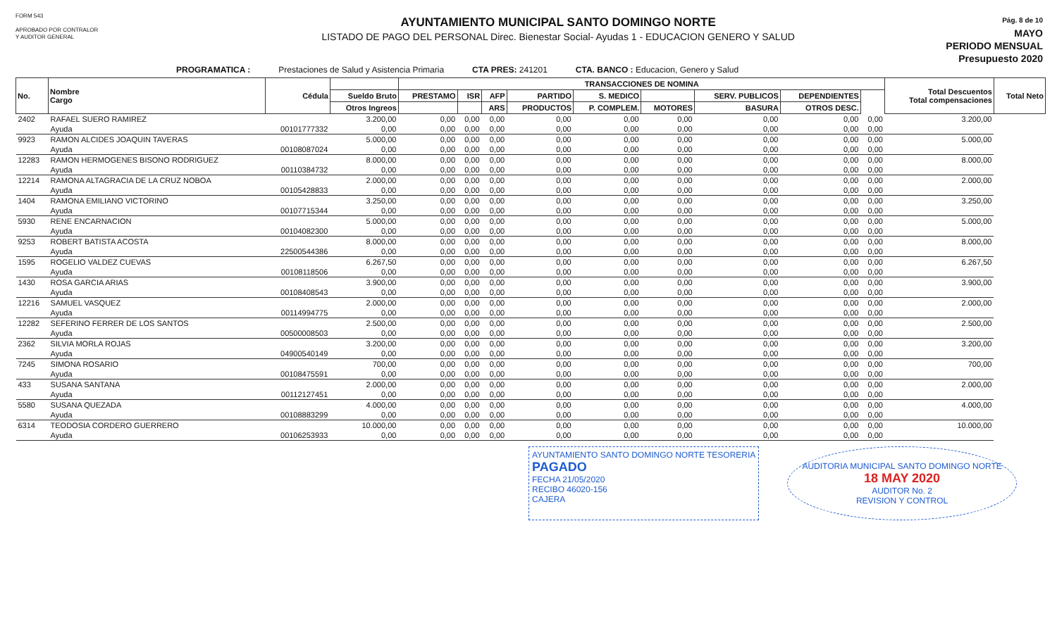FORM 543
APROBADO POR CONTRALOR
Y AUDITOR GENERAL
AYUNTAMIENTO MUNICIPAL SANTO DOMINGO NORTE
LISTADO DE PAGO DEL PERSONAL Direc. Bienestar Social- Ayudas 1 - EDUCACION GENERO Y SALUD
Pág. 8 de 10
MAYO
PERIODO MENSUAL
Presupuesto 2020
PROGRAMATICA : Prestaciones de Salud y Asistencia Primaria CTA PRES: 241201 CTA. BANCO : Educacion, Genero y Salud
| No. | Nombre Cargo | Cédula | | TRANSACCIONES DE NOMINA | | | | | | | | | Total Descuentos Total compensaciones | Total Neto |
| --- | --- | --- | --- | --- | --- | --- | --- | --- | --- | --- | --- | --- | --- | --- |
| | | | Sueldo Bruto | PRESTAMO | ISR | AFP | PARTIDO | S. MEDICO | | SERV. PUBLICOS | DEPENDIENTES | | | |
| | | | Otros Ingreos | | | ARS | PRODUCTOS | P. COMPLEM. | MOTORES | BASURA | OTROS DESC. | | | |
| 2402 | RAFAEL SUERO RAMIREZ | | 3.200,00 | 0,00 | 0,00 | 0,00 | 0,00 | 0,00 | 0,00 | 0,00 | 0,00 | 0,00 | 3.200,00 | |
| | Ayuda | 00101777332 | 0,00 | 0,00 | 0,00 | 0,00 | 0,00 | 0,00 | 0,00 | 0,00 | 0,00 | 0,00 | | |
| 9923 | RAMON ALCIDES JOAQUIN TAVERAS | | 5.000,00 | 0,00 | 0,00 | 0,00 | 0,00 | 0,00 | 0,00 | 0,00 | 0,00 | 0,00 | 5.000,00 | |
| | Ayuda | 00108087024 | 0,00 | 0,00 | 0,00 | 0,00 | 0,00 | 0,00 | 0,00 | 0,00 | 0,00 | 0,00 | | |
| 12283 | RAMON HERMOGENES BISONO RODRIGUEZ | | 8.000,00 | 0,00 | 0,00 | 0,00 | 0,00 | 0,00 | 0,00 | 0,00 | 0,00 | 0,00 | 8.000,00 | |
| | Ayuda | 00110384732 | 0,00 | 0,00 | 0,00 | 0,00 | 0,00 | 0,00 | 0,00 | 0,00 | 0,00 | 0,00 | | |
| 12214 | RAMONA ALTAGRACIA DE LA CRUZ NOBOA | | 2.000,00 | 0,00 | 0,00 | 0,00 | 0,00 | 0,00 | 0,00 | 0,00 | 0,00 | 0,00 | 2.000,00 | |
| | Ayuda | 00105428833 | 0,00 | 0,00 | 0,00 | 0,00 | 0,00 | 0,00 | 0,00 | 0,00 | 0,00 | 0,00 | | |
| 1404 | RAMONA EMILIANO VICTORINO | | 3.250,00 | 0,00 | 0,00 | 0,00 | 0,00 | 0,00 | 0,00 | 0,00 | 0,00 | 0,00 | 3.250,00 | |
| | Ayuda | 00107715344 | 0,00 | 0,00 | 0,00 | 0,00 | 0,00 | 0,00 | 0,00 | 0,00 | 0,00 | 0,00 | | |
| 5930 | RENE ENCARNACION | | 5.000,00 | 0,00 | 0,00 | 0,00 | 0,00 | 0,00 | 0,00 | 0,00 | 0,00 | 0,00 | 5.000,00 | |
| | Ayuda | 00104082300 | 0,00 | 0,00 | 0,00 | 0,00 | 0,00 | 0,00 | 0,00 | 0,00 | 0,00 | 0,00 | | |
| 9253 | ROBERT BATISTA ACOSTA | | 8.000,00 | 0,00 | 0,00 | 0,00 | 0,00 | 0,00 | 0,00 | 0,00 | 0,00 | 0,00 | 8.000,00 | |
| | Ayuda | 22500544386 | 0,00 | 0,00 | 0,00 | 0,00 | 0,00 | 0,00 | 0,00 | 0,00 | 0,00 | 0,00 | | |
| 1595 | ROGELIO VALDEZ CUEVAS | | 6.267,50 | 0,00 | 0,00 | 0,00 | 0,00 | 0,00 | 0,00 | 0,00 | 0,00 | 0,00 | 6.267,50 | |
| | Ayuda | 00108118506 | 0,00 | 0,00 | 0,00 | 0,00 | 0,00 | 0,00 | 0,00 | 0,00 | 0,00 | 0,00 | | |
| 1430 | ROSA GARCIA ARIAS | | 3.900,00 | 0,00 | 0,00 | 0,00 | 0,00 | 0,00 | 0,00 | 0,00 | 0,00 | 0,00 | 3.900,00 | |
| | Ayuda | 00108408543 | 0,00 | 0,00 | 0,00 | 0,00 | 0,00 | 0,00 | 0,00 | 0,00 | 0,00 | 0,00 | | |
| 12216 | SAMUEL VASQUEZ | | 2.000,00 | 0,00 | 0,00 | 0,00 | 0,00 | 0,00 | 0,00 | 0,00 | 0,00 | 0,00 | 2.000,00 | |
| | Ayuda | 00114994775 | 0,00 | 0,00 | 0,00 | 0,00 | 0,00 | 0,00 | 0,00 | 0,00 | 0,00 | 0,00 | | |
| 12282 | SEFERINO FERRER DE LOS SANTOS | | 2.500,00 | 0,00 | 0,00 | 0,00 | 0,00 | 0,00 | 0,00 | 0,00 | 0,00 | 0,00 | 2.500,00 | |
| | Ayuda | 00500008503 | 0,00 | 0,00 | 0,00 | 0,00 | 0,00 | 0,00 | 0,00 | 0,00 | 0,00 | 0,00 | | |
| 2362 | SILVIA MORLA ROJAS | | 3.200,00 | 0,00 | 0,00 | 0,00 | 0,00 | 0,00 | 0,00 | 0,00 | 0,00 | 0,00 | 3.200,00 | |
| | Ayuda | 04900540149 | 0,00 | 0,00 | 0,00 | 0,00 | 0,00 | 0,00 | 0,00 | 0,00 | 0,00 | 0,00 | | |
| 7245 | SIMONA ROSARIO | | 700,00 | 0,00 | 0,00 | 0,00 | 0,00 | 0,00 | 0,00 | 0,00 | 0,00 | 0,00 | 700,00 | |
| | Ayuda | 00108475591 | 0,00 | 0,00 | 0,00 | 0,00 | 0,00 | 0,00 | 0,00 | 0,00 | 0,00 | 0,00 | | |
| 433 | SUSANA SANTANA | | 2.000,00 | 0,00 | 0,00 | 0,00 | 0,00 | 0,00 | 0,00 | 0,00 | 0,00 | 0,00 | 2.000,00 | |
| | Ayuda | 00112127451 | 0,00 | 0,00 | 0,00 | 0,00 | 0,00 | 0,00 | 0,00 | 0,00 | 0,00 | 0,00 | | |
| 5580 | SUSANA QUEZADA | | 4.000,00 | 0,00 | 0,00 | 0,00 | 0,00 | 0,00 | 0,00 | 0,00 | 0,00 | 0,00 | 4.000,00 | |
| | Ayuda | 00108883299 | 0,00 | 0,00 | 0,00 | 0,00 | 0,00 | 0,00 | 0,00 | 0,00 | 0,00 | 0,00 | | |
| 6314 | TEODOSIA CORDERO GUERRERO | | 10.000,00 | 0,00 | 0,00 | 0,00 | 0,00 | 0,00 | 0,00 | 0,00 | 0,00 | 0,00 | 10.000,00 | |
| | Ayuda | 00106253933 | 0,00 | 0,00 | 0,00 | 0,00 | 0,00 | 0,00 | 0,00 | 0,00 | 0,00 | 0,00 | | |
AYUNTAMIENTO SANTO DOMINGO NORTE TESORERIA
PAGADO
FECHA 21/05/2020
RECIBO 46020-156
CAJERA
AUDITORIA MUNICIPAL SANTO DOMINGO NORTE
18 MAY 2020
AUDITOR No. 2
REVISION Y CONTROL